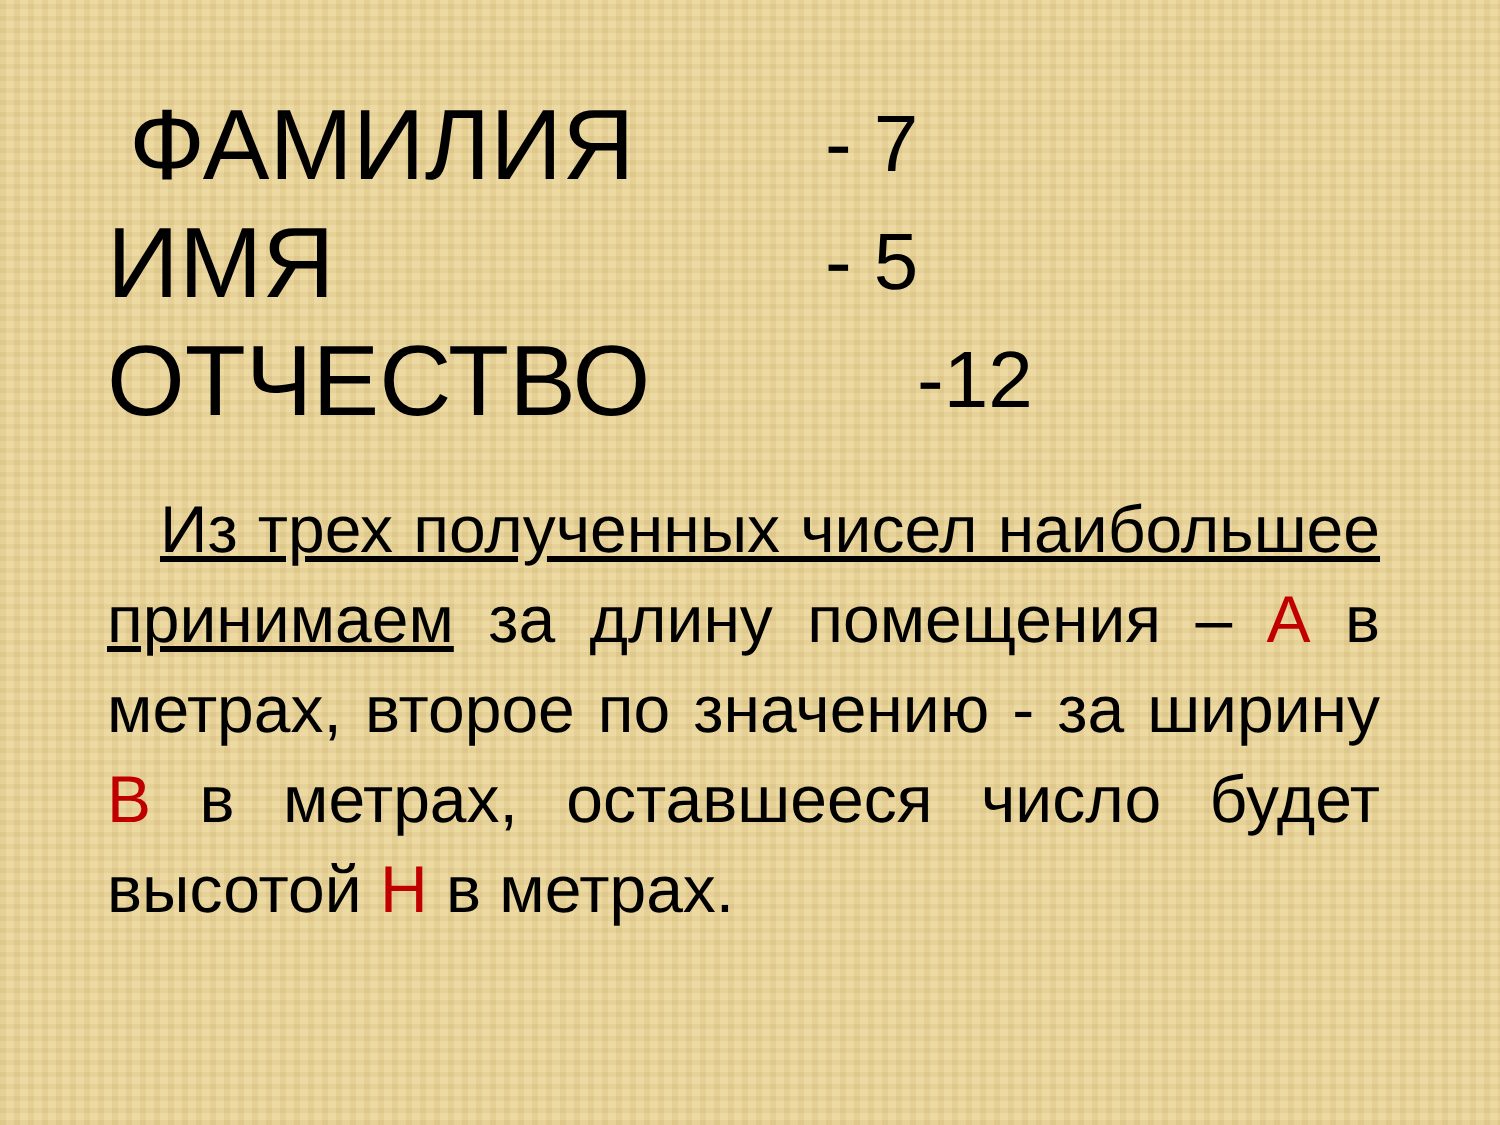ФАМИЛИЯ - 7
ИМЯ - 5
ОТЧЕСТВО -12
Из трех полученных чисел наибольшее принимаем за длину помещения – А в метрах, второе по значению - за ширину В в метрах, оставшееся число будет высотой Н в метрах.